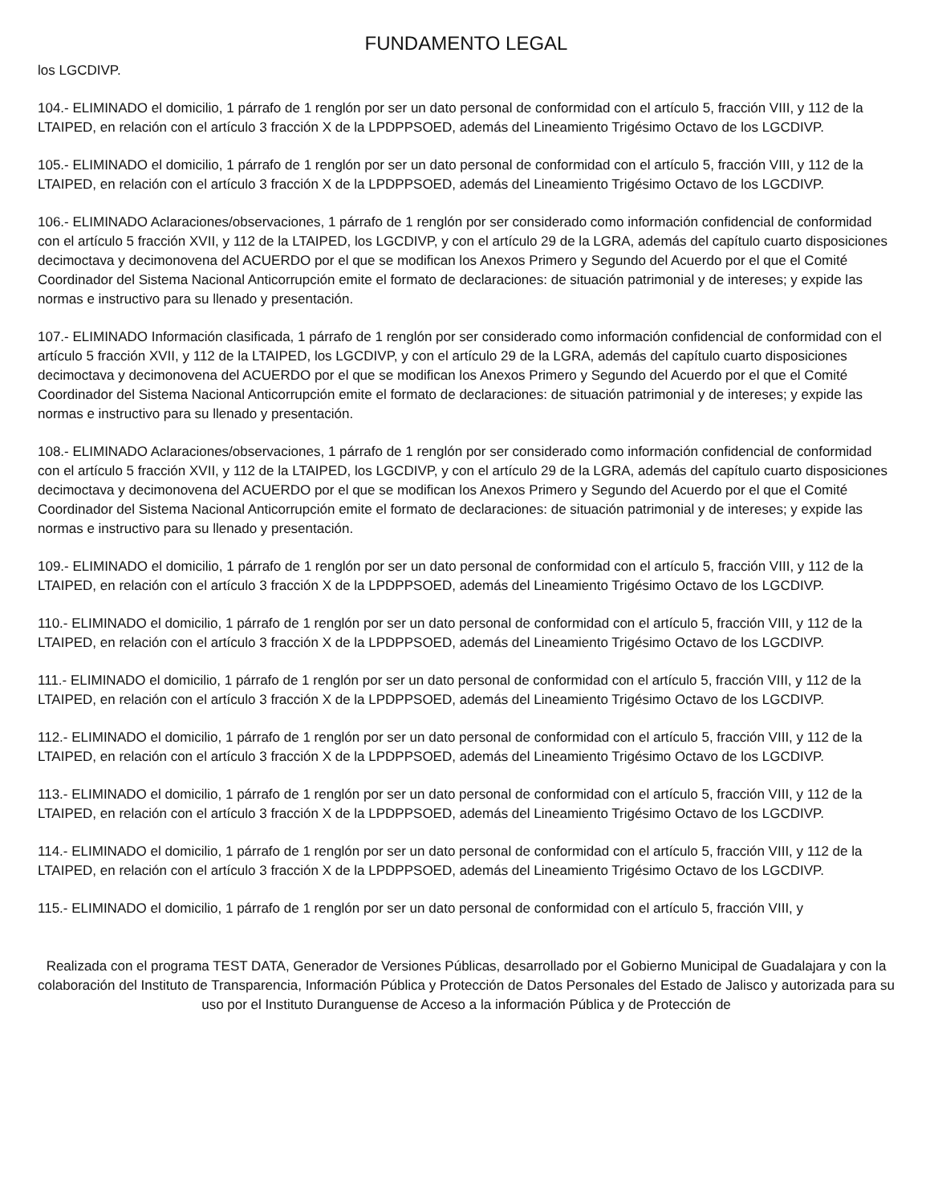FUNDAMENTO LEGAL
los LGCDIVP.
104.- ELIMINADO el domicilio, 1 párrafo de 1 renglón por ser un dato personal de conformidad con el artículo 5, fracción VIII, y 112 de la LTAIPED, en relación con el artículo 3 fracción X de la LPDPPSOED, además del Lineamiento Trigésimo Octavo de los LGCDIVP.
105.- ELIMINADO el domicilio, 1 párrafo de 1 renglón por ser un dato personal de conformidad con el artículo 5, fracción VIII, y 112 de la LTAIPED, en relación con el artículo 3 fracción X de la LPDPPSOED, además del Lineamiento Trigésimo Octavo de los LGCDIVP.
106.- ELIMINADO Aclaraciones/observaciones, 1 párrafo de 1 renglón por ser considerado como información confidencial de conformidad con el artículo 5 fracción XVII, y 112 de la LTAIPED, los LGCDIVP, y con el artículo 29 de la LGRA, además del capítulo cuarto disposiciones decimoctava y decimonovena del ACUERDO por el que se modifican los Anexos Primero y Segundo del Acuerdo por el que el Comité Coordinador del Sistema Nacional Anticorrupción emite el formato de declaraciones: de situación patrimonial y de intereses; y expide las normas e instructivo para su llenado y presentación.
107.- ELIMINADO Información clasificada, 1 párrafo de 1 renglón por ser considerado como información confidencial de conformidad con el artículo 5 fracción XVII, y 112 de la LTAIPED, los LGCDIVP, y con el artículo 29 de la LGRA, además del capítulo cuarto disposiciones decimoctava y decimonovena del ACUERDO por el que se modifican los Anexos Primero y Segundo del Acuerdo por el que el Comité Coordinador del Sistema Nacional Anticorrupción emite el formato de declaraciones: de situación patrimonial y de intereses; y expide las normas e instructivo para su llenado y presentación.
108.- ELIMINADO Aclaraciones/observaciones, 1 párrafo de 1 renglón por ser considerado como información confidencial de conformidad con el artículo 5 fracción XVII, y 112 de la LTAIPED, los LGCDIVP, y con el artículo 29 de la LGRA, además del capítulo cuarto disposiciones decimoctava y decimonovena del ACUERDO por el que se modifican los Anexos Primero y Segundo del Acuerdo por el que el Comité Coordinador del Sistema Nacional Anticorrupción emite el formato de declaraciones: de situación patrimonial y de intereses; y expide las normas e instructivo para su llenado y presentación.
109.- ELIMINADO el domicilio, 1 párrafo de 1 renglón por ser un dato personal de conformidad con el artículo 5, fracción VIII, y 112 de la LTAIPED, en relación con el artículo 3 fracción X de la LPDPPSOED, además del Lineamiento Trigésimo Octavo de los LGCDIVP.
110.- ELIMINADO el domicilio, 1 párrafo de 1 renglón por ser un dato personal de conformidad con el artículo 5, fracción VIII, y 112 de la LTAIPED, en relación con el artículo 3 fracción X de la LPDPPSOED, además del Lineamiento Trigésimo Octavo de los LGCDIVP.
111.- ELIMINADO el domicilio, 1 párrafo de 1 renglón por ser un dato personal de conformidad con el artículo 5, fracción VIII, y 112 de la LTAIPED, en relación con el artículo 3 fracción X de la LPDPPSOED, además del Lineamiento Trigésimo Octavo de los LGCDIVP.
112.- ELIMINADO el domicilio, 1 párrafo de 1 renglón por ser un dato personal de conformidad con el artículo 5, fracción VIII, y 112 de la LTAIPED, en relación con el artículo 3 fracción X de la LPDPPSOED, además del Lineamiento Trigésimo Octavo de los LGCDIVP.
113.- ELIMINADO el domicilio, 1 párrafo de 1 renglón por ser un dato personal de conformidad con el artículo 5, fracción VIII, y 112 de la LTAIPED, en relación con el artículo 3 fracción X de la LPDPPSOED, además del Lineamiento Trigésimo Octavo de los LGCDIVP.
114.- ELIMINADO el domicilio, 1 párrafo de 1 renglón por ser un dato personal de conformidad con el artículo 5, fracción VIII, y 112 de la LTAIPED, en relación con el artículo 3 fracción X de la LPDPPSOED, además del Lineamiento Trigésimo Octavo de los LGCDIVP.
115.- ELIMINADO el domicilio, 1 párrafo de 1 renglón por ser un dato personal de conformidad con el artículo 5, fracción VIII, y
Realizada con el programa TEST DATA, Generador de Versiones Públicas, desarrollado por el Gobierno Municipal de Guadalajara y con la colaboración del Instituto de Transparencia, Información Pública y Protección de Datos Personales del Estado de Jalisco y autorizada para su uso por el Instituto Duranguense de Acceso a la información Pública y de Protección de